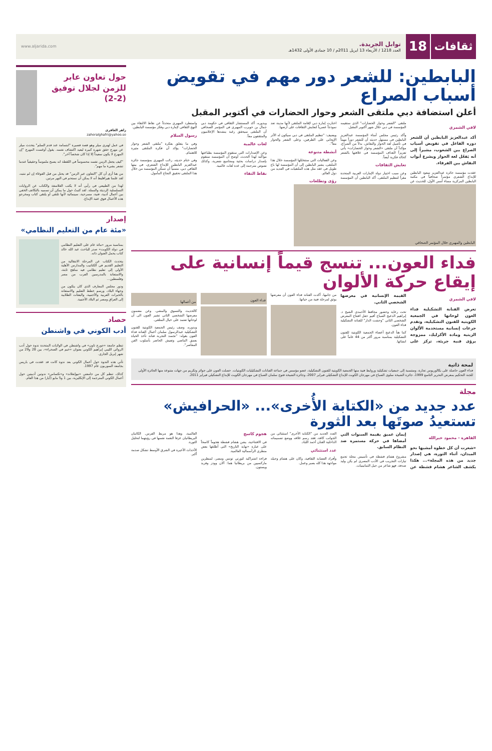ثقافات
18
توابل الجريدة.
العدد 1218 / الأربعاء 13 ابريل 2011م / 10 جمادى الأولى 1432هـ
www.aljarida.com
البابطين: للشعر دور مهم في تقويض أسباب الصراع
أعلن استضافة دبي ملتقى الشعر وحوار الحضارات في أكتوبر المقبل
لافي الشمري
أكد عبدالعزيز البابطين أن للشعر دوره الفاعل في تقويض أسباب الصراع بين الشعوب، مشيراً إلى أنه يَفعّل لغة الحوار ويشرع أبواب النقاش بين الفرقاء.
عقدت مؤسسة جائزة عبدالعزيز سعود البابطين للإبداع الشعري مؤتمراً صحافياً في مكتبة البابطين المركزية مساء أمس الأول، للحديث عن ملتقى "الشعر وحوار الحضارات" الذي ستقيمه المؤسسة في دبي خلال شهر أكتوبر المقبل.
وأكد رئيس مجلس أمناء المؤسسة عبدالعزيز البابطين في مستهل حديثه أن للشعر دوراً مهماً في تأصيل لغة الحوار والنقاش، بدلاً من الصراع، مؤكداً أن ملتقى «الشعر وحوار الحضارات» يأتي تعزيزاً لأهداف المؤسسة في علاقتها بالشعر كحالة فكرية أيضاً.
تعايش الثقافات
وعن سبب اختيار دولة الإمارات العربية المتحدة مقراً لتنظيم الملتقى، أكد البابطين أن المؤسسة اختارت إمارة دبي لإقامة الملتقى لأنها مدينة تعد نموذجاً عصرياً لتعايش الثقافات على أرضها.
ويضيف: "تنظيم الملتقى في دبي سيكون له الأثر الإيجابي على الطرفين، وعلى الشعر والحوار معاً".
أنشطة متنوعة
وعن الفعاليات التي ستتخللها المؤسسة خلال هذا الملتقى، يشير البابطين إلى أن المؤسسة لها باع طويل في عقد مثل هذه الملتقيات في العديد من دول العالم.
رؤى وتطلعات
وبدوره، أكد المستشار الثقافي في حكومة دبي جمال بن حويرب المهيري في المؤتمر الصحافي أن الملتقى سيحقق رغبة ينشدها الإعلاميون والمثقفون معاً.
لغات عالمية
وعن الإصدارات التي ستقوم المؤسسة بطباعتها مواكبة لهذا الحدث، أوضح أن المؤسسة ستقوم بإصدار دراسات بحثية ومجاميع شعرية، وكذلك نصوص مترجمة إلى عدة لغات عالمية.
نقاط التقاء
واستطرد المهيري متحدثاً عن نقاط الالتقاء بين النهج الثقافي لإمارة دبي وفكر مؤسسة البابطين.
رسول السلام
وفي ما يتعلق بفكرة "ملتقى الشعر وحوار الحضارات" يؤكد أن فكرة الملتقى مثيرة للاهتمام.
وفي ختام حديثه، رحّب المهيري بمؤسسة جائزة عبدالعزيز البابطين للإبداع الشعري، في بيتها الثقافي دبي، متمنياً أن تتمكن المؤسسة من خلال هذا الملتقى تحقيق النجاح المأمول.
البابطين والمهيري خلال المؤتمر الصحافي
فداء العون... تنسج قيماً إنسانية على إيقاع حركة الألوان
لافي الشمري
تعرض الفنانة التشكيلية فداء العون لوحاتها في الجمعية الكويتية للفنون التشكيلية، وتقدم جرعات إنسانية مستخدمة الألوان الزيتية ومادة الأكرليك، ممزوجة برؤى فنية جريئة، تركز على القيمة الإنسانية في معرضها الشخصي الثاني.
تحت رعاية وحضور محافظ الأحمدي الشيخ د. إبراهيم الدعيج الصباح أقيم حفل افتتاح المعرض الشخصي الثاني "وحشت الدار" للفنانة التشكيلية فداء العون.
كما هنأ الدعيج أعضاء الجمعية الكويتية للفنون التشكيلية بمناسبة مرور أكثر من 44 عاماً على انشائها.
من جانبها، أكدت الفنانة فداء العون أن معرضها يوثق لمرحلة فنية من حياتها.
فداء العون
من أعمالها
كالحديث والتسوق والمشي. وعن مضمون معرضها الشخصي الثاني تشير العون الى أن لوحاتها تعتمد على خيال المتلقي.
وبدوره، وصف رئيس الجمعية الكويتية للفنون التشكيلية عبدالرسول سلمان أعمال الفنانة فداء العون بقوله: "تجسد التجربة فنانة تأخذ الحياة بعمق الماضي وتعيش الحاضر بأسلوب الفن المعاصر".
لمحة ذاتية
فداء العون حاصلة على بكالوريوس تجارة، ومنتسبة إلى جمعيات تشكيلية وروابط فنية منها الجمعية الكويتية للفنون التشكيلية، عضو مؤسس في جماعة الفنانات التشكيليات الكويتيات. حصلت العون على جوائز وتكريم من جهات متنوعة منها الجائزة الأولى للجنة التحكيم بمعرض التحرير التاسع 1999، جائزة الشيخة سلوى الصباح في مهرجان الكويت للإبداع التشكيلي فبراير 2007، وجائزة الشيخة فتوح سلمان الصباح في مهرجان الكويت للإبداع التشكيلي فبراير 2011.
مجلة
عدد جديد من «الكتابة الأُخرى»... «الحرافيش» تستعيدُ صوتَها بعد الثورة
القاهرة - محمود خيرالله
«شعرت أن كل خطوة أمشيها نحو الميدان، أثناء الثورة، هي إصدار جديد من هذه المجلة»... هكذا يكشف الشاعر هشام قشطة عن إيمان عميق بقيمة السنوات التي أمضاها في حركة مستمرة ضد النظام السابق.
مشروع هشام قشطة في تأسيس مجلة تجمع تيارات التجريب في الأدب المصري لم يكن وليد صدفة، فهو شاعر من جيل الثمانينيات.
العدد الجديد من "الكتابة الأخرى" استثنائي من الجوانب كافة، فقد رسم غلافه ووضع تصميماته الداخلية الفنان أحمد اللباد.
عدد استثنائي
وأفراد العصابة الثقافية، وكان على هشام وجيله مواجهة هذا كله بصبر وعمل.
هجوم كاسح
في الافتتاحية، يشن هشام قشطة هجوماً كاسحاً على عبارة «نهاية التاريخ» التي أطلقها بعض منظري الرأسمالية العالمية.
قراءة اشتراكية لثورتي تونس ومصر، لمنظرين ماركسيين من بريطانيا هما: آلان وودز وفريد ويستون.
العالمية، وهذا هو مربط الفرس. الكاتبان البريطانيان عزفا النغمة نفسها في رؤيتهما لتحليل الثورة.
الأحداث الأخيرة في الشرق الأوسط تشكل صدمة أكبر.
حول تعاون عابر للزمن لجلال توفيق (2-2)
زاهر الغافري
zaheralghafri@yahoo.se
في عمل لهنري ميلر وهو قصة قصيرة "ابتسامة عند قدم السلم" يتحدث ميلر عن مهرج حقق شهرة كبيرة ليعيد اكتشاف نفسه. يقول أوغست المهرج "إن المهرج لا يكون سعيداً إلا إذا كان شخصاً آخر".
"كيف يجعل الزمن نفسه محسوساً في اللقطة انه يصبح ملموساً وحقيقياً عندما تشعر بشيء ما مهم".
من هنا أرى أن كل "التعاون عبر الزمن" قد يحتل من قبل الغوغاء إن لم ننتبه، لقد علمنا هيراقليط أنه لا يمكن أن نستحم في النهر مرتين.
لهذا من الطبيعي في رأيي أنه لا يكتب الفلاسفة والكتاب عن الروايات التسلسلية الرديئة والمملة. لقد كتبتُ حول ما يمكن أن نسميه بالتكاتف الخفي بين أعمال أدبية، فنية، مسرحية، سينمائية لأنها تلتقي أو يلتقي كتاب ومخرجو هذه الأعمال فوق عتبة الإبداع.
إصدار
«مئة عام من التعليم النظامي»
بمناسبة مرور «مائة عام على التعليم النظامي في دولة الكويت» صدر للباحث عبد الله خالد كتاب يحمل العنوان ذاته.
يتحدث الكتاب عن المرحلة الانتقالية من التعليم القديم في الكتاتيب والمدارس الأهلية الأولى إلى تعليم نظامي فيه مناهج ثابتة، والاستعانة بالمدرسين العرب من مصر وفلسطين...
ودور مجلس المعارف الذي كان يتكون من وجهاء البلاد، ورسم خطط التعليم والاستعانة بالخبرات العربية والأجنبية، والبعثات الطلابية إلى العراق ومصر ثم البلاد الأجنبية.
حصاد
أدب الكوني في واشنطن
تنظم جامعة «جورج تاون» في واشنطن في الولايات المتحدة ندوة حول أدب الروائي الليبي إبراهيم الكوني بعنوان «خيم في الصحراء»، بين 28 و29 من شهر إبريل الجاري.
تأتي هذه الندوة حول أعمال الكوني بعد ندوة كانت قد عقدت في باريس بجامعة السوربون عام 1997.
كذلك، تنظم كل من جامعتي «نيوإنغلاند» و«تكساس» ندوتين أدبيتين حول أعمال الكوني المترجمة إلى الإنكليزية، بين 1 و5 مايو (أيار) من هذا العام.